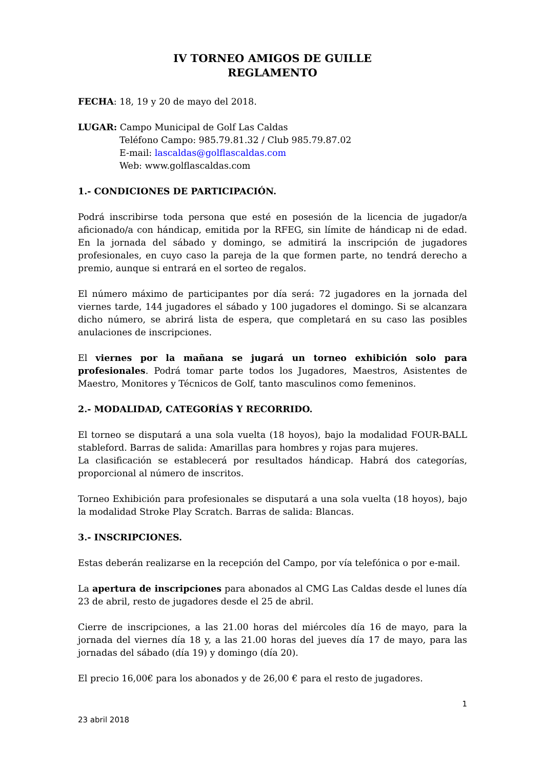IV TORNEO AMIGOS DE GUILLE
REGLAMENTO
FECHA: 18, 19 y 20 de mayo del 2018.
LUGAR: Campo Municipal de Golf Las Caldas
Teléfono Campo: 985.79.81.32 / Club 985.79.87.02
E-mail: lascaldas@golflascaldas.com
Web: www.golflascaldas.com
1.- CONDICIONES DE PARTICIPACIÓN.
Podrá inscribirse toda persona que esté en posesión de la licencia de jugador/a aficionado/a con hándicap, emitida por la RFEG, sin límite de hándicap ni de edad. En la jornada del sábado y domingo, se admitirá la inscripción de jugadores profesionales, en cuyo caso la pareja de la que formen parte, no tendrá derecho a premio, aunque si entrará en el sorteo de regalos.
El número máximo de participantes por día será: 72 jugadores en la jornada del viernes tarde, 144 jugadores el sábado y 100 jugadores el domingo. Si se alcanzara dicho número, se abrirá lista de espera, que completará en su caso las posibles anulaciones de inscripciones.
El viernes por la mañana se jugará un torneo exhibición solo para profesionales. Podrá tomar parte todos los Jugadores, Maestros, Asistentes de Maestro, Monitores y Técnicos de Golf, tanto masculinos como femeninos.
2.- MODALIDAD, CATEGORÍAS Y RECORRIDO.
El torneo se disputará a una sola vuelta (18 hoyos), bajo la modalidad FOUR-BALL stableford. Barras de salida: Amarillas para hombres y rojas para mujeres.
La clasificación se establecerá por resultados hándicap. Habrá dos categorías, proporcional al número de inscritos.
Torneo Exhibición para profesionales se disputará a una sola vuelta (18 hoyos), bajo la modalidad Stroke Play Scratch. Barras de salida: Blancas.
3.- INSCRIPCIONES.
Estas deberán realizarse en la recepción del Campo, por vía telefónica o por e-mail.
La apertura de inscripciones para abonados al CMG Las Caldas desde el lunes día 23 de abril, resto de jugadores desde el 25 de abril.
Cierre de inscripciones, a las 21.00 horas del miércoles día 16 de mayo, para la jornada del viernes día 18 y, a las 21.00 horas del jueves día 17 de mayo, para las jornadas del sábado (día 19) y domingo (día 20).
El precio 16,00€ para los abonados y de 26,00 € para el resto de jugadores.
1
23 abril 2018